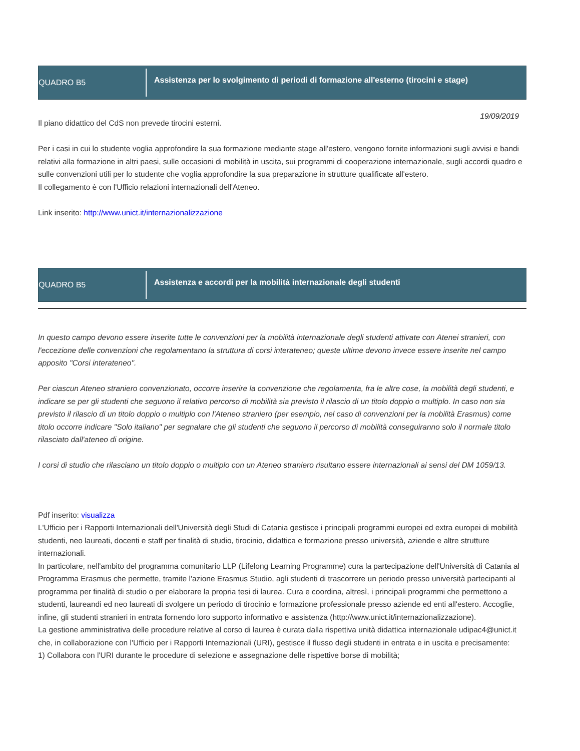QUADRO B5
Assistenza per lo svolgimento di periodi di formazione all'esterno (tirocini e stage)
19/09/2019
Il piano didattico del CdS non prevede tirocini esterni.
Per i casi in cui lo studente voglia approfondire la sua formazione mediante stage all'estero, vengono fornite informazioni sugli avvisi e bandi relativi alla formazione in altri paesi, sulle occasioni di mobilità in uscita, sui programmi di cooperazione internazionale, sugli accordi quadro e sulle convenzioni utili per lo studente che voglia approfondire la sua preparazione in strutture qualificate all'estero.
Il collegamento è con l'Ufficio relazioni internazionali dell'Ateneo.
Link inserito: http://www.unict.it/internazionalizzazione
QUADRO B5
Assistenza e accordi per la mobilità internazionale degli studenti
In questo campo devono essere inserite tutte le convenzioni per la mobilità internazionale degli studenti attivate con Atenei stranieri, con l'eccezione delle convenzioni che regolamentano la struttura di corsi interateneo; queste ultime devono invece essere inserite nel campo apposito "Corsi interateneo".
Per ciascun Ateneo straniero convenzionato, occorre inserire la convenzione che regolamenta, fra le altre cose, la mobilità degli studenti, e indicare se per gli studenti che seguono il relativo percorso di mobilità sia previsto il rilascio di un titolo doppio o multiplo. In caso non sia previsto il rilascio di un titolo doppio o multiplo con l'Ateneo straniero (per esempio, nel caso di convenzioni per la mobilità Erasmus) come titolo occorre indicare "Solo italiano" per segnalare che gli studenti che seguono il percorso di mobilità conseguiranno solo il normale titolo rilasciato dall'ateneo di origine.
I corsi di studio che rilasciano un titolo doppio o multiplo con un Ateneo straniero risultano essere internazionali ai sensi del DM 1059/13.
Pdf inserito: visualizza
L'Ufficio per i Rapporti Internazionali dell'Università degli Studi di Catania gestisce i principali programmi europei ed extra europei di mobilità studenti, neo laureati, docenti e staff per finalità di studio, tirocinio, didattica e formazione presso università, aziende e altre strutture internazionali.
In particolare, nell'ambito del programma comunitario LLP (Lifelong Learning Programme) cura la partecipazione dell'Università di Catania al Programma Erasmus che permette, tramite l'azione Erasmus Studio, agli studenti di trascorrere un periodo presso università partecipanti al programma per finalità di studio o per elaborare la propria tesi di laurea. Cura e coordina, altresì, i principali programmi che permettono a studenti, laureandi ed neo laureati di svolgere un periodo di tirocinio e formazione professionale presso aziende ed enti all'estero. Accoglie, infine, gli studenti stranieri in entrata fornendo loro supporto informativo e assistenza (http://www.unict.it/internazionalizzazione).
La gestione amministrativa delle procedure relative al corso di laurea è curata dalla rispettiva unità didattica internazionale udipac4@unict.it che, in collaborazione con l'Ufficio per i Rapporti Internazionali (URI), gestisce il flusso degli studenti in entrata e in uscita e precisamente:
1) Collabora con l'URI durante le procedure di selezione e assegnazione delle rispettive borse di mobilità;